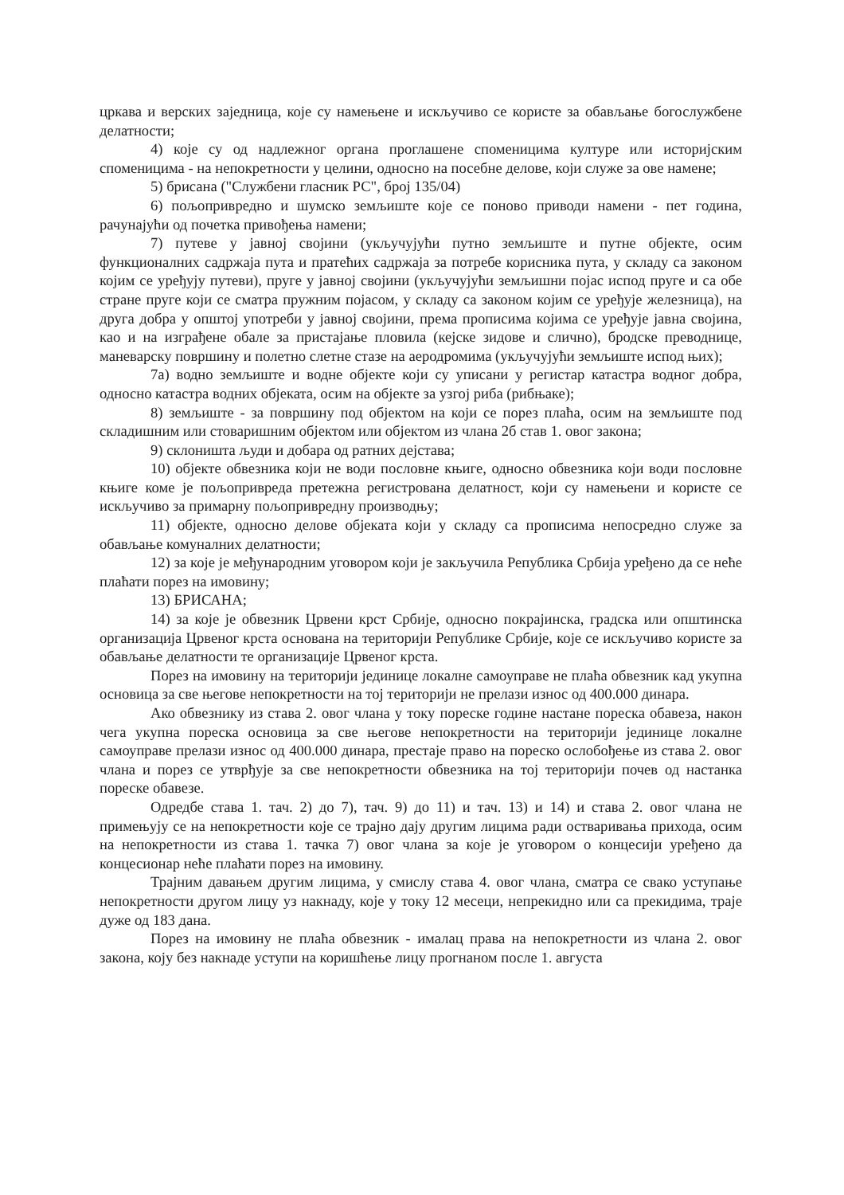цркава и верских заједница, које су намењене и искључиво се користе за обављање богослужбене делатности;
4) које су од надлежног органа проглашене споменицима културе или историјским споменицима - на непокретности у целини, односно на посебне делове, који служе за ове намене;
5) брисана ("Службени гласник РС", број 135/04)
6) пољопривредно и шумско земљиште које се поново приводи намени - пет година, рачунајући од почетка привођења намени;
7) путеве у јавној својини (укључујући путно земљиште и путне објекте, осим функционалних садржаја пута и пратећих садржаја за потребе корисника пута, у складу са законом којим се уређују путеви), пруге у јавној својини (укључујући земљишни појас испод пруге и са обе стране пруге који се сматра пружним појасом, у складу са законом којим се уређује железница), на друга добра у општој употреби у јавној својини, према прописима којима се уређује јавна својина, као и на изграђене обале за пристајање пловила (кејске зидове и слично), бродске преводнице, маневарску површину и полетно слетне стазе на аеродромима (укључујући земљиште испод њих);
7а) водно земљиште и водне објекте који су уписани у регистар катастра водног добра, односно катастра водних објеката, осим на објекте за узгој риба (рибњаке);
8) земљиште - за површину под објектом на који се порез плаћа, осим на земљиште под складишним или стоваришним објектом или објектом из члана 2б став 1. овог закона;
9) склоништа људи и добара од ратних дејстава;
10) објекте обвезника који не води пословне књиге, односно обвезника који води пословне књиге коме је пољопривреда претежна регистрована делатност, који су намењени и користе се искључиво за примарну пољопривредну производњу;
11) објекте, односно делове објеката који у складу са прописима непосредно служе за обављање комуналних делатности;
12) за које је међународним уговором који је закључила Република Србија уређено да се неће плаћати порез на имовину;
13) БРИСАНА;
14) за које је обвезник Црвени крст Србије, односно покрајинска, градска или општинска организација Црвеног крста основана на територији Републике Србије, које се искључиво користе за обављање делатности те организације Црвеног крста.
Порез на имовину на територији јединице локалне самоуправе не плаћа обвезник кад укупна основица за све његове непокретности на тој територији не прелази износ од 400.000 динара.
Ако обвезнику из става 2. овог члана у току пореске године настане пореска обавеза, након чега укупна пореска основица за све његове непокретности на територији јединице локалне самоуправе прелази износ од 400.000 динара, престаје право на пореско ослобођење из става 2. овог члана и порез се утврђује за све непокретности обвезника на тој територији почев од настанка пореске обавезе.
Одредбе става 1. тач. 2) до 7), тач. 9) до 11) и тач. 13) и 14) и става 2. овог члана не примењују се на непокретности које се трајно дају другим лицима ради остваривања прихода, осим на непокретности из става 1. тачка 7) овог члана за које је уговором о концесији уређено да концесионар неће плаћати порез на имовину.
Трајним давањем другим лицима, у смислу става 4. овог члана, сматра се свако уступање непокретности другом лицу уз накнаду, које у току 12 месеци, непрекидно или са прекидима, траје дуже од 183 дана.
Порез на имовину не плаћа обвезник - ималац права на непокретности из члана 2. овог закона, коју без накнаде уступи на коришћење лицу прогнаном после 1. августа